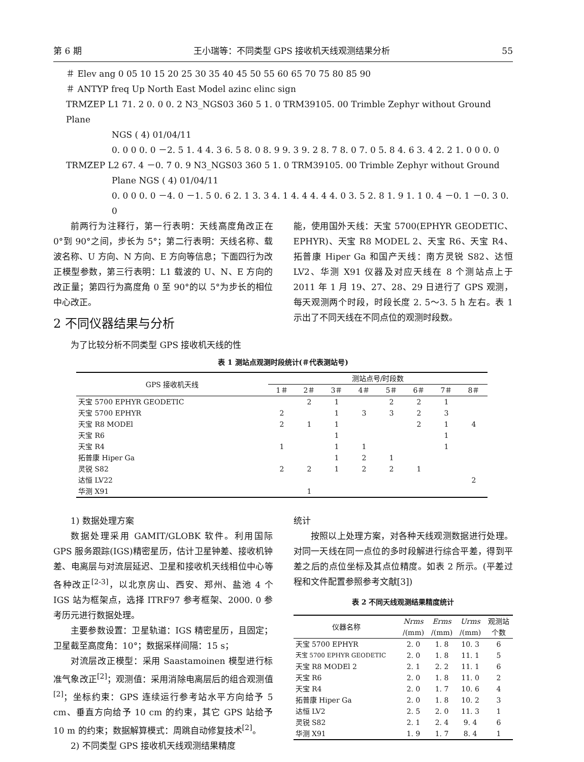第 6 期 王小瑞等：不同类型 GPS 接收机天线观测结果分析 55
＃ Elev ang 0 05 10 15 20 25 30 35 40 45 50 55 60 65 70 75 80 85 90
＃ ANTYP freq Up North East Model azinc elinc sign
TRMZEP L1 71. 2 0. 0 0. 2 N3_NGS03 360 5 1. 0 TRM39105. 00 Trimble Zephyr without Ground Plane
NGS ( 4) 01/04/11
0. 0 0 0. 0 －2. 5 1. 4 4. 3 6. 5 8. 0 8. 9 9. 3 9. 2 8. 7 8. 0 7. 0 5. 8 4. 6 3. 4 2. 2 1. 0 0 0. 0
TRMZEP L2 67. 4 －0. 7 0. 9 N3_NGS03 360 5 1. 0 TRM39105. 00 Trimble Zephyr without Ground
Plane NGS ( 4) 01/04/11
0. 0 0 0. 0 －4. 0 －1. 5 0. 6 2. 1 3. 3 4. 1 4. 4 4. 4 4. 0 3. 5 2. 8 1. 9 1. 1 0. 4 －0. 1 －0. 3 0. 0
前两行为注释行，第一行表明：天线高度角改正在 0°到 90°之间，步长为 5°；第二行表明：天线名称、载波名称、U 方向、N 方向、E 方向等信息；下面四行为改正模型参数，第三行表明：L1 载波的 U、N、E 方向的改正量；第四行为高度角 0 至 90°的以 5°为步长的相位中心改正。
2 不同仪器结果与分析
为了比较分析不同类型 GPS 接收机天线的性
能，使用国外天线：天宝 5700(EPHYR GEODETIC、EPHYR)、天宝 R8 MODEL 2、天宝 R6、天宝 R4、拓普康 Hiper Ga 和国产天线：南方灵锐 S82、达恒 LV2、华测 X91 仪器及对应天线在 8 个测站点上于 2011 年 1 月 19、27、28、29 日进行了 GPS 观测，每天观测两个时段，时段长度 2. 5～3. 5 h 左右。表 1 示出了不同天线在不同点位的观测时段数。
表 1 测站点观测时段统计(＃代表测站号)
| GPS 接收机天线 | 测站点号/时段数 | | | | | | | |
| --- | --- | --- | --- | --- | --- | --- | --- | --- |
| | 1＃ | 2＃ | 3＃ | 4＃ | 5＃ | 6＃ | 7＃ | 8＃ |
| 天宝 5700 EPHYR GEODETIC | | 2 | 1 | | 2 | 2 | 1 | |
| 天宝 5700 EPHYR | 2 | | 1 | 3 | 3 | 2 | 3 | |
| 天宝 R8 MODEl | 2 | 1 | 1 | | | 2 | 1 | 4 |
| 天宝 R6 | | | 1 | | | | 1 | |
| 天宝 R4 | 1 | | 1 | 1 | | | 1 | |
| 拓普康 Hiper Ga | | | 1 | 2 | 1 | | | |
| 灵锐 S82 | 2 | 2 | 1 | 2 | 2 | 1 | | |
| 达恒 LV22 | | | | | | | | 2 |
| 华测 X91 | | 1 | | | | | | |
1) 数据处理方案
数据处理采用 GAMIT/GLOBK 软件。利用国际 GPS 服务跟踪(IGS)精密星历，估计卫星钟差、接收机钟差、电离层与对流层延迟、卫星和接收机天线相位中心等各种改正<sup>[2-3]</sup>，以北京房山、西安、郑州、盐池 4 个 IGS 站为框架点，选择 ITRF97 参考框架、2000. 0 参考历元进行数据处理。
主要参数设置：卫星轨道：IGS 精密星历，且固定；卫星截至高度角：10°；数据采样间隔：15 s；
对流层改正模型：采用 Saastamoinen 模型进行标准气象改正<sup>[2]</sup>；观测值：采用消除电离层后的组合观测值<sup>[2]</sup>；坐标约束：GPS 连续运行参考站水平方向给予 5 cm、垂直方向给予 10 cm 的约束，其它 GPS 站给予 10 m 的约束；数据解算模式：周跳自动修复技术<sup>[2]</sup>。
2) 不同类型 GPS 接收机天线观测结果精度
统计
按照以上处理方案，对各种天线观测数据进行处理。对同一天线在同一点位的多时段解进行综合平差，得到平差之后的点位坐标及其点位精度。如表 2 所示。(平差过程和文件配置参照参考文献[3])
表 2 不同天线观测结果精度统计
| 仪器名称 | Nrms | Erms | Urms | 观测站 |
| --- | --- | --- | --- | --- |
| | /(mm) | /(mm) | /(mm) | 个数 |
| 天宝 5700 EPHYR | 2. 0 | 1. 8 | 10. 3 | 6 |
| 天宝 5700 EPHYR GEODETIC | 2. 0 | 1. 8 | 11. 1 | 5 |
| 天宝 R8 MODEl 2 | 2. 1 | 2. 2 | 11. 1 | 6 |
| 天宝 R6 | 2. 0 | 1. 8 | 11. 0 | 2 |
| 天宝 R4 | 2. 0 | 1. 7 | 10. 6 | 4 |
| 拓普康 Hiper Ga | 2. 0 | 1. 8 | 10. 2 | 3 |
| 达恒 LV2 | 2. 5 | 2. 0 | 11. 3 | 1 |
| 灵锐 S82 | 2. 1 | 2. 4 | 9. 4 | 6 |
| 华测 X91 | 1. 9 | 1. 7 | 8. 4 | 1 |